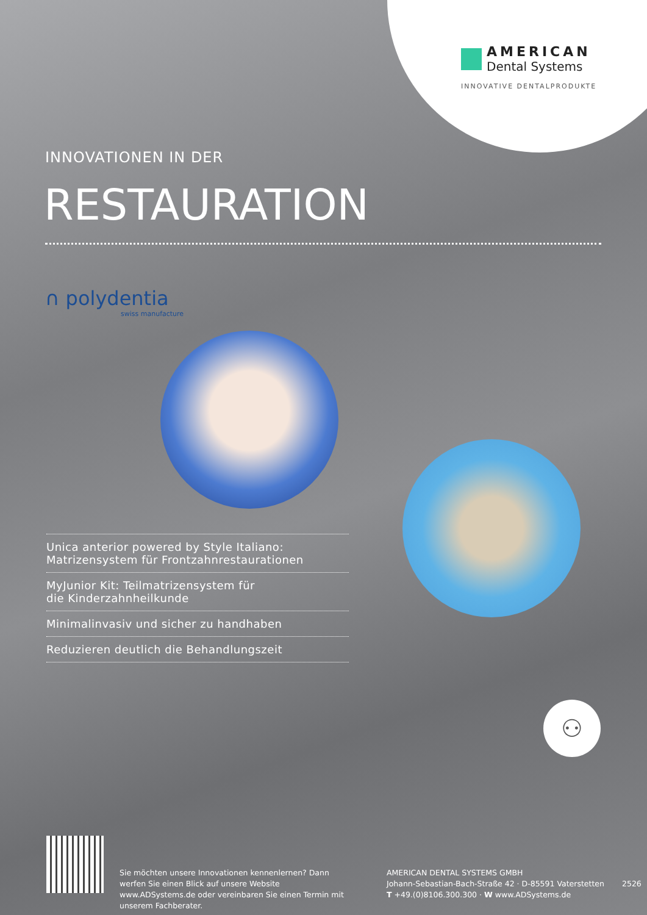AMERICAN
Dental Systems
INNOVATIVE DENTALPRODUKTE
INNOVATIONEN IN DER
RESTAURATION
∩ polydentia
swiss manufacture
Unica anterior powered by Style Italiano:
Matrizensystem für Frontzahnrestaurationen
MyJunior Kit: Teilmatrizensystem für
die Kinderzahnheilkunde
Minimalinvasiv und sicher zu handhaben
Reduzieren deutlich die Behandlungszeit
⚇
Sie möchten unsere Innovationen kennenlernen? Dann werfen Sie einen Blick auf unsere Website www.ADSystems.de oder vereinbaren Sie einen Termin mit unserem Fachberater.
AMERICAN DENTAL SYSTEMS GMBH
Johann-Sebastian-Bach-Straße 42 · D-85591 Vaterstetten
T +49.(0)8106.300.300 · W www.ADSystems.de
2526